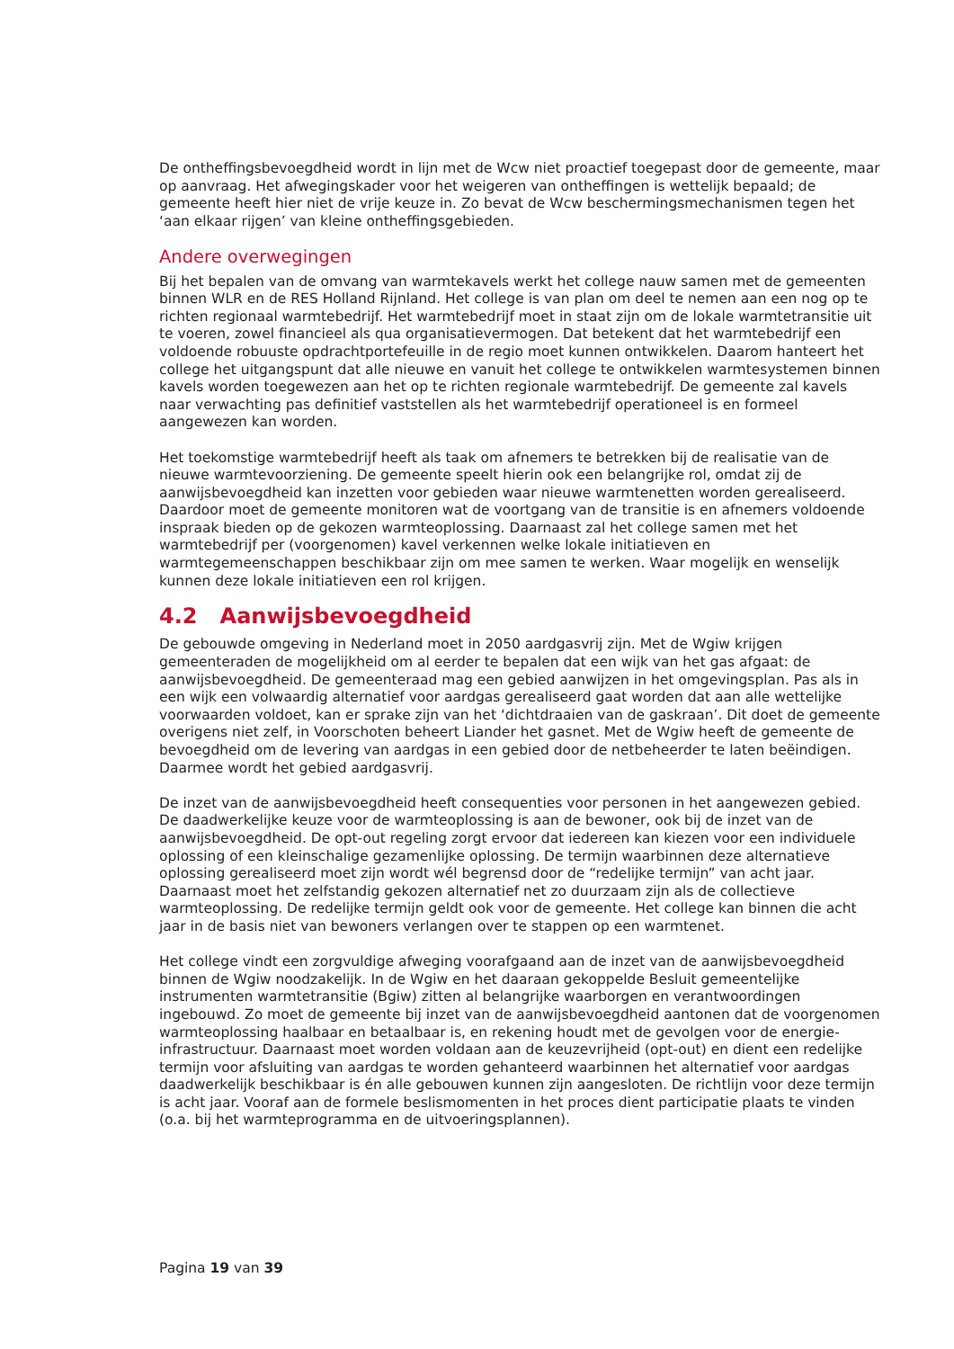De ontheffingsbevoegdheid wordt in lijn met de Wcw niet proactief toegepast door de gemeente, maar op aanvraag. Het afwegingskader voor het weigeren van ontheffingen is wettelijk bepaald; de gemeente heeft hier niet de vrije keuze in. Zo bevat de Wcw beschermingsmechanismen tegen het ‘aan elkaar rijgen’ van kleine ontheffingsgebieden.
Andere overwegingen
Bij het bepalen van de omvang van warmtekavels werkt het college nauw samen met de gemeenten binnen WLR en de RES Holland Rijnland. Het college is van plan om deel te nemen aan een nog op te richten regionaal warmtebedrijf. Het warmtebedrijf moet in staat zijn om de lokale warmtetransitie uit te voeren, zowel financieel als qua organisatievermogen. Dat betekent dat het warmtebedrijf een voldoende robuuste opdrachtportefeuille in de regio moet kunnen ontwikkelen. Daarom hanteert het college het uitgangspunt dat alle nieuwe en vanuit het college te ontwikkelen warmtesystemen binnen kavels worden toegewezen aan het op te richten regionale warmtebedrijf. De gemeente zal kavels naar verwachting pas definitief vaststellen als het warmtebedrijf operationeel is en formeel aangewezen kan worden.
Het toekomstige warmtebedrijf heeft als taak om afnemers te betrekken bij de realisatie van de nieuwe warmtevoorziening. De gemeente speelt hierin ook een belangrijke rol, omdat zij de aanwijsbevoegdheid kan inzetten voor gebieden waar nieuwe warmtenetten worden gerealiseerd. Daardoor moet de gemeente monitoren wat de voortgang van de transitie is en afnemers voldoende inspraak bieden op de gekozen warmteoplossing. Daarnaast zal het college samen met het warmtebedrijf per (voorgenomen) kavel verkennen welke lokale initiatieven en warmtegemeenschappen beschikbaar zijn om mee samen te werken. Waar mogelijk en wenselijk kunnen deze lokale initiatieven een rol krijgen.
4.2 Aanwijsbevoegdheid
De gebouwde omgeving in Nederland moet in 2050 aardgasvrij zijn. Met de Wgiw krijgen gemeenteraden de mogelijkheid om al eerder te bepalen dat een wijk van het gas afgaat: de aanwijsbevoegdheid. De gemeenteraad mag een gebied aanwijzen in het omgevingsplan. Pas als in een wijk een volwaardig alternatief voor aardgas gerealiseerd gaat worden dat aan alle wettelijke voorwaarden voldoet, kan er sprake zijn van het ‘dichtdraaien van de gaskraan’. Dit doet de gemeente overigens niet zelf, in Voorschoten beheert Liander het gasnet. Met de Wgiw heeft de gemeente de bevoegdheid om de levering van aardgas in een gebied door de netbeheerder te laten beëindigen. Daarmee wordt het gebied aardgasvrij.
De inzet van de aanwijsbevoegdheid heeft consequenties voor personen in het aangewezen gebied. De daadwerkelijke keuze voor de warmteoplossing is aan de bewoner, ook bij de inzet van de aanwijsbevoegdheid. De opt-out regeling zorgt ervoor dat iedereen kan kiezen voor een individuele oplossing of een kleinschalige gezamenlijke oplossing. De termijn waarbinnen deze alternatieve oplossing gerealiseerd moet zijn wordt wél begrensd door de “redelijke termijn” van acht jaar. Daarnaast moet het zelfstandig gekozen alternatief net zo duurzaam zijn als de collectieve warmteoplossing. De redelijke termijn geldt ook voor de gemeente. Het college kan binnen die acht jaar in de basis niet van bewoners verlangen over te stappen op een warmtenet.
Het college vindt een zorgvuldige afweging voorafgaand aan de inzet van de aanwijsbevoegdheid binnen de Wgiw noodzakelijk. In de Wgiw en het daaraan gekoppelde Besluit gemeentelijke instrumenten warmtetransitie (Bgiw) zitten al belangrijke waarborgen en verantwoordingen ingebouwd. Zo moet de gemeente bij inzet van de aanwijsbevoegdheid aantonen dat de voorgenomen warmteoplossing haalbaar en betaalbaar is, en rekening houdt met de gevolgen voor de energie-infrastructuur. Daarnaast moet worden voldaan aan de keuzevrijheid (opt-out) en dient een redelijke termijn voor afsluiting van aardgas te worden gehanteerd waarbinnen het alternatief voor aardgas daadwerkelijk beschikbaar is én alle gebouwen kunnen zijn aangesloten. De richtlijn voor deze termijn is acht jaar. Vooraf aan de formele beslismomenten in het proces dient participatie plaats te vinden (o.a. bij het warmteprogramma en de uitvoeringsplannen).
Pagina 19 van 39